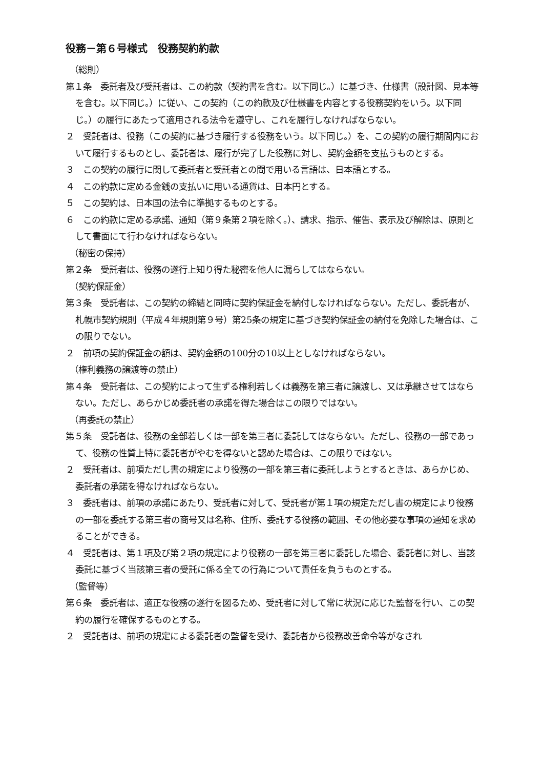役務－第６号様式　役務契約約款
（総則）
第１条　委託者及び受託者は、この約款（契約書を含む。以下同じ。）に基づき、仕様書（設計図、見本等を含む。以下同じ。）に従い、この契約（この約款及び仕様書を内容とする役務契約をいう。以下同じ。）の履行にあたって適用される法令を遵守し、これを履行しなければならない。
２　受託者は、役務（この契約に基づき履行する役務をいう。以下同じ。）を、この契約の履行期間内において履行するものとし、委託者は、履行が完了した役務に対し、契約金額を支払うものとする。
３　この契約の履行に関して委託者と受託者との間で用いる言語は、日本語とする。
４　この約款に定める金銭の支払いに用いる通貨は、日本円とする。
５　この契約は、日本国の法令に準拠するものとする。
６　この約款に定める承諾、通知（第９条第２項を除く。）、請求、指示、催告、表示及び解除は、原則として書面にて行わなければならない。
（秘密の保持）
第２条　受託者は、役務の遂行上知り得た秘密を他人に漏らしてはならない。
（契約保証金）
第３条　受託者は、この契約の締結と同時に契約保証金を納付しなければならない。ただし、委託者が、札幌市契約規則（平成４年規則第９号）第25条の規定に基づき契約保証金の納付を免除した場合は、この限りでない。
２　前項の契約保証金の額は、契約金額の100分の10以上としなければならない。
（権利義務の譲渡等の禁止）
第４条　受託者は、この契約によって生ずる権利若しくは義務を第三者に譲渡し、又は承継させてはならない。ただし、あらかじめ委託者の承諾を得た場合はこの限りではない。
（再委託の禁止）
第５条　受託者は、役務の全部若しくは一部を第三者に委託してはならない。ただし、役務の一部であって、役務の性質上特に委託者がやむを得ないと認めた場合は、この限りではない。
２　受託者は、前項ただし書の規定により役務の一部を第三者に委託しようとするときは、あらかじめ、委託者の承諾を得なければならない。
３　委託者は、前項の承諾にあたり、受託者に対して、受託者が第１項の規定ただし書の規定により役務の一部を委託する第三者の商号又は名称、住所、委託する役務の範囲、その他必要な事項の通知を求めることができる。
４　受託者は、第１項及び第２項の規定により役務の一部を第三者に委託した場合、委託者に対し、当該委託に基づく当該第三者の受託に係る全ての行為について責任を負うものとする。
（監督等）
第６条　委託者は、適正な役務の遂行を図るため、受託者に対して常に状況に応じた監督を行い、この契約の履行を確保するものとする。
２　受託者は、前項の規定による委託者の監督を受け、委託者から役務改善命令等がなされ